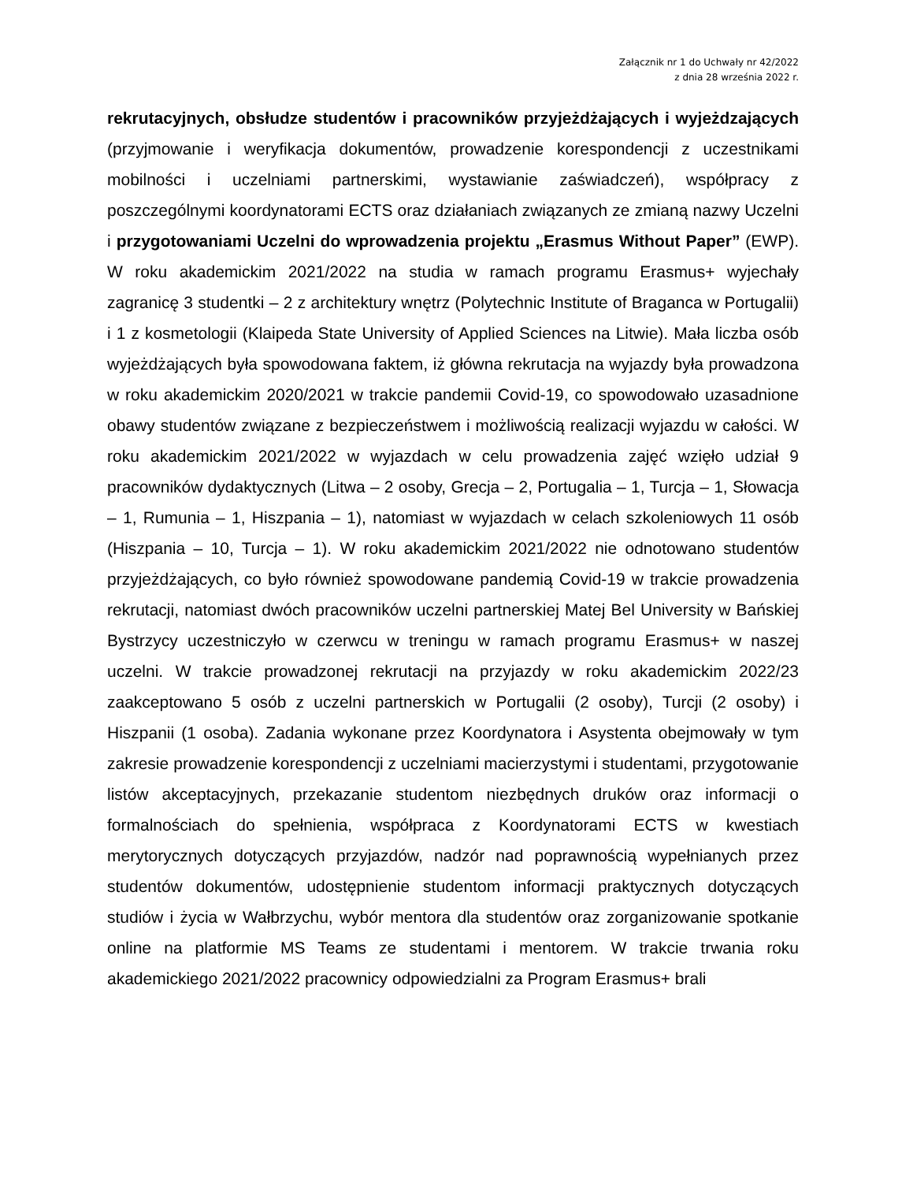Załącznik nr 1 do Uchwały nr 42/2022
z dnia 28 września 2022 r.
rekrutacyjnych, obsłudze studentów i pracowników przyjeżdżających i wyjeżdzających (przyjmowanie i weryfikacja dokumentów, prowadzenie korespondencji z uczestnikami mobilności i uczelniami partnerskimi, wystawianie zaświadczeń), współpracy z poszczególnymi koordynatorami ECTS oraz działaniach związanych ze zmianą nazwy Uczelni i przygotowaniami Uczelni do wprowadzenia projektu „Erasmus Without Paper” (EWP). W roku akademickim 2021/2022 na studia w ramach programu Erasmus+ wyjechały zagranicę 3 studentki – 2 z architektury wnętrz (Polytechnic Institute of Braganca w Portugalii) i 1 z kosmetologii (Klaipeda State University of Applied Sciences na Litwie). Mała liczba osób wyjeżdżających była spowodowana faktem, iż główna rekrutacja na wyjazdy była prowadzona w roku akademickim 2020/2021 w trakcie pandemii Covid-19, co spowodowało uzasadnione obawy studentów związane z bezpieczeństwem i możliwością realizacji wyjazdu w całości. W roku akademickim 2021/2022 w wyjazdach w celu prowadzenia zajęć wzięło udział 9 pracowników dydaktycznych (Litwa – 2 osoby, Grecja – 2, Portugalia – 1, Turcja – 1, Słowacja – 1, Rumunia – 1, Hiszpania – 1), natomiast w wyjazdach w celach szkoleniowych 11 osób (Hiszpania – 10, Turcja – 1). W roku akademickim 2021/2022 nie odnotowano studentów przyjeżdżających, co było również spowodowane pandemią Covid-19 w trakcie prowadzenia rekrutacji, natomiast dwóch pracowników uczelni partnerskiej Matej Bel University w Bańskiej Bystrzycy uczestniczyło w czerwcu w treningu w ramach programu Erasmus+ w naszej uczelni. W trakcie prowadzonej rekrutacji na przyjazdy w roku akademickim 2022/23 zaakceptowano 5 osób z uczelni partnerskich w Portugalii (2 osoby), Turcji (2 osoby) i Hiszpanii (1 osoba). Zadania wykonane przez Koordynatora i Asystenta obejmowały w tym zakresie prowadzenie korespondencji z uczelniami macierzystymi i studentami, przygotowanie listów akceptacyjnych, przekazanie studentom niezbędnych druków oraz informacji o formalnościach do spełnienia, współpraca z Koordynatorami ECTS w kwestiach merytorycznych dotyczących przyjazdów, nadzór nad poprawnością wypełnianych przez studentów dokumentów, udostępnienie studentom informacji praktycznych dotyczących studiów i życia w Wałbrzychu, wybór mentora dla studentów oraz zorganizowanie spotkanie online na platformie MS Teams ze studentami i mentorem. W trakcie trwania roku akademickiego 2021/2022 pracownicy odpowiedzialni za Program Erasmus+ brali